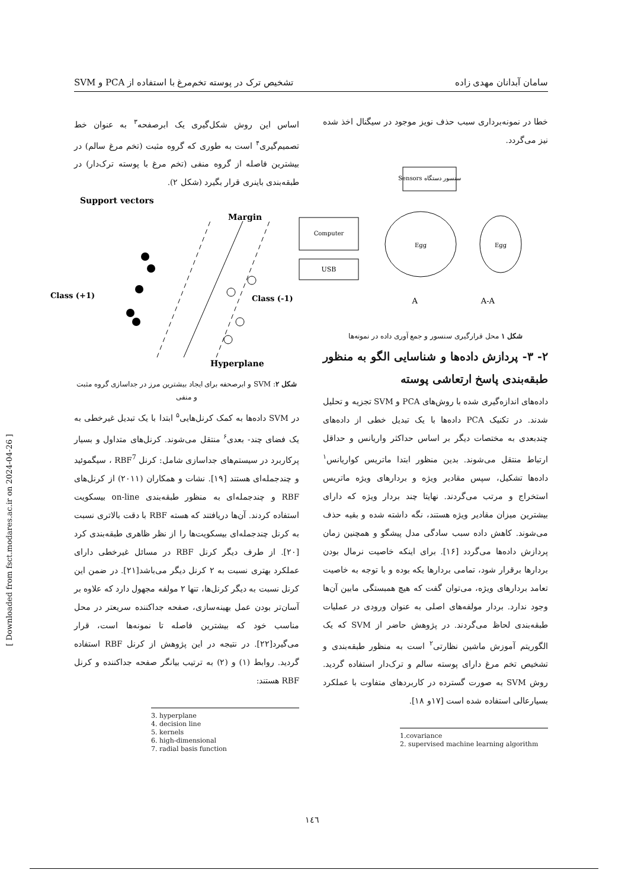سامان آبدانان مهدی زاده تشخیص ترک در پوسته تخم‌مرغ با استفاده از PCA و SVM
خطا در نمونه‌برداری سبب حذف نویز موجود در سیگنال اخذ شده نیز می‌گردد.
سنسور دستگاه Sensors
Computer
USB
Egg
Egg
A
A-A
شکل ۱ محل قرارگیری سنسور و جمع آوری داده در نمونه‌ها
۲- ۳- پردازش داده‌ها و شناسایی الگو به منظور طبقه‌بندی پاسخ ارتعاشی پوسته
داده‌های اندازه‌گیری شده با روش‌های PCA و SVM تجزیه و تحلیل شدند. در تکنیک PCA داده‌ها با یک تبدیل خطی از داده‌های چندبعدی به مختصات دیگر بر اساس حداکثر واریانس و حداقل ارتباط منتقل می‌شوند. بدین منظور ابتدا ماتریس کواریانس<sup>۱</sup> داده‌ها تشکیل، سپس مقادیر ویژه و بردارهای ویژه ماتریس استخراج و مرتب می‌گردند. نهایتا چند بردار ویژه که دارای بیشترین میزان مقادیر ویژه هستند، نگه داشته شده و بقیه حذف می‌شوند. کاهش داده سبب سادگی مدل پیشگو و همچنین زمان پردازش داده‌ها می‌گردد [۱۶]. برای اینکه خاصیت نرمال بودن بردارها برقرار شود، تمامی بردارها یکه بوده و با توجه به خاصیت تعامد بردارهای ویژه، می‌توان گفت که هیچ همبستگی مابین آن‌ها وجود ندارد. بردار مولفه‌های اصلی به عنوان ورودی در عملیات طبقه‌بندی لحاظ می‌گردند. در پژوهش حاضر از SVM که یک الگوریتم آموزش ماشین نظارتی<sup>۲</sup> است به منظور طبقه‌بندی و تشخیص تخم مرغ دارای پوسته سالم و ترک‌دار استفاده گردید. روش SVM به صورت گسترده در کاربردهای متفاوت با عملکرد بسیارعالی استفاده شده است [۱۷و ۱۸].
1.covariance
2. supervised machine learning algorithm
اساس این روش شکل‌گیری یک ابرصفحه<sup>۳</sup> به عنوان خط تصمیم‌گیری<sup>۴</sup> است به طوری که گروه مثبت (تخم مرغ سالم) در بیشترین فاصله از گروه منفی (تخم مرغ با پوسته ترک‌دار) در طبقه‌بندی باینری قرار بگیرد (شکل ۲).
Support vectors
Margin
Class (+1)
Class (-1)
Hyperplane
شکل ۲: SVM و ابرصحفه برای ایجاد بیشترین مرز در جداسازی گروه مثبت و منفی
در SVM داده‌ها به کمک کرنل‌هایی<sup>۵</sup> ابتدا با یک تبدیل غیرخطی به یک فضای چند- بعدی<sup>۶</sup> منتقل می‌شوند. کرنل‌های متداول و بسیار پرکاربرد در سیستم‌های جداسازی شامل: کرنل RBF<sup>7</sup> ، سیگموئید و چندجمله‌ای هستند [۱۹]. نشات و همکاران (۲۰۱۱) از کرنل‌های RBF و چندجمله‌ای به منظور طبقه‌بندی on-line بیسکویت استفاده کردند. آن‌ها دریافتند که هسته RBF با دقت بالاتری نسبت به کرنل چندجمله‌ای بیسکویت‌ها را از نظر ظاهری طبقه‌بندی کرد [۲۰]. از طرف دیگر کرنل RBF در مسائل غیرخطی دارای عملکرد بهتری نسبت به ۲ کرنل دیگر می‌باشد[۲۱]. در ضمن این کرنل نسبت به دیگر کرنل‌ها، تنها ۲ مولفه مجهول دارد که علاوه بر آسان‌تر بودن عمل بهینه‌سازی، صفحه جداکننده سریعتر در محل مناسب خود که بیشترین فاصله تا نمونه‌ها است، قرار می‌گیرد[۲۲]. در نتیجه در این پژوهش از کرنل RBF استفاده گردید. روابط (۱) و (۲) به ترتیب بیانگر صفحه جداکننده و کرنل RBF هستند:
3. hyperplane
4. decision line
5. kernels
6. high-dimensional
7. radial basis function
۱٤٦
[ Downloaded from fsct.modares.ac.ir on 2024-04-26 ]